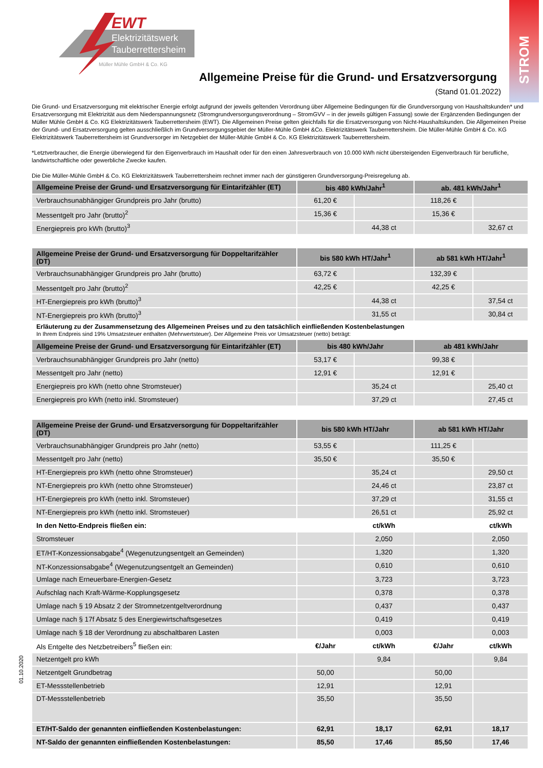STROM
EWT
Elektrizitätswerk
Tauberrettersheim
Müller Mühle GmbH & Co. KG
Allgemeine Preise für die Grund- und Ersatzversorgung
(Stand 01.01.2022)
Die Grund- und Ersatzversorgung mit elektrischer Energie erfolgt aufgrund der jeweils geltenden Verordnung über Allgemeine Bedingungen für die Grundversorgung von Haushaltskunden* und Ersatzversorgung mit Elektrizität aus dem Niederspannungsnetz (Stromgrundversorgungsverordnung – StromGVV – in der jeweils gültigen Fassung) sowie der Ergänzenden Bedingungen der Müller Mühle GmbH & Co. KG Elektrizitätswerk Tauberrettersheim (EWT). Die Allgemeinen Preise gelten gleichfalls für die Ersatzversorgung von Nicht-Haushaltskunden. Die Allgemeinen Preise der Grund- und Ersatzversorgung gelten ausschließlich im Grundversorgungsgebiet der Müller-Mühle GmbH &Co. Elektrizitätswerk Tauberrettersheim. Die Müller-Mühle GmbH & Co. KG Elektrizitätswerk Tauberrettersheim ist Grundversorger im Netzgebiet der Müller-Mühle GmbH & Co. KG Elektrizitätswerk Tauberrettersheim.
*Letztverbraucher, die Energie überwiegend für den Eigenverbrauch im Haushalt oder für den einen Jahresverbrauch von 10.000 kWh nicht übersteigenden Eigenverbrauch für berufliche, landwirtschaftliche oder gewerbliche Zwecke kaufen.
Die Die Müller-Mühle GmbH & Co. KG Elektrizitätswerk Tauberrettersheim rechnet immer nach der günstigeren Grundversorgung-Preisregelung ab.
| Allgemeine Preise der Grund- und Ersatzversorgung für Eintarifzähler (ET) | bis 480 kWh/Jahr<sup>1</sup> | | ab. 481 kWh/Jahr<sup>1</sup> | |
| --- | --- | --- | --- | --- |
| Verbrauchsunabhängiger Grundpreis pro Jahr (brutto) | 61,20 € | | 118,26 € | |
| Messentgelt pro Jahr (brutto)<sup>2</sup> | 15,36 € | | 15,36 € | |
| Energiepreis pro kWh (brutto)<sup>3</sup> | | 44,38 ct | | 32,67 ct |
| Allgemeine Preise der Grund- und Ersatzversorgung für Doppeltarifzähler (DT) | bis 580 kWh HT/Jahr<sup>1</sup> | | ab 581 kWh HT/Jahr<sup>1</sup> | |
| Verbrauchsunabhängiger Grundpreis pro Jahr (brutto) | 63,72 € | | 132,39 € | |
| Messentgelt pro Jahr (brutto)<sup>2</sup> | 42,25 € | | 42,25 € | |
| HT-Energiepreis pro kWh (brutto)<sup>3</sup> | | 44,38 ct | | 37,54 ct |
| NT-Energiepreis pro kWh (brutto)<sup>3</sup> | | 31,55 ct | | 30,84 ct |
| Erläuterung zu der Zusammensetzung des Allgemeinen Preises und zu den tatsächlich einfließenden Kostenbelastungen In Ihrem Endpreis sind 19% Umsatzsteuer enthalten (Mehrwertsteuer). Der Allgemeine Preis vor Umsatzsteuer (netto) beträgt: | | | | |
| Allgemeine Preise der Grund- und Ersatzversorgung für Eintarifzähler (ET) | bis 480 kWh/Jahr | | ab 481 kWh/Jahr | |
| Verbrauchsunabhängiger Grundpreis pro Jahr (netto) | 53,17 € | | 99,38 € | |
| Messentgelt pro Jahr (netto) | 12,91 € | | 12,91 € | |
| Energiepreis pro kWh (netto ohne Stromsteuer) | | 35,24 ct | | 25,40 ct |
| Energiepreis pro kWh (netto inkl. Stromsteuer) | | 37,29 ct | | 27,45 ct |
| Allgemeine Preise der Grund- und Ersatzversorgung für Doppeltarifzähler (DT) | bis 580 kWh HT/Jahr | | ab 581 kWh HT/Jahr | |
| Verbrauchsunabhängiger Grundpreis pro Jahr (netto) | 53,55 € | | 111,25 € | |
| Messentgelt pro Jahr (netto) | 35,50 € | | 35,50 € | |
| HT-Energiepreis pro kWh (netto ohne Stromsteuer) | | 35,24 ct | | 29,50 ct |
| NT-Energiepreis pro kWh (netto ohne Stromsteuer) | | 24,46 ct | | 23,87 ct |
| HT-Energiepreis pro kWh (netto inkl. Stromsteuer) | | 37,29 ct | | 31,55 ct |
| NT-Energiepreis pro kWh (netto inkl. Stromsteuer) | | 26,51 ct | | 25,92 ct |
| In den Netto-Endpreis fließen ein: | | ct/kWh | | ct/kWh |
| Stromsteuer | | 2,050 | | 2,050 |
| ET/HT-Konzessionsabgabe<sup>4</sup> (Wegenutzungsentgelt an Gemeinden) | | 1,320 | | 1,320 |
| NT-Konzessionsabgabe<sup>4</sup> (Wegenutzungsentgelt an Gemeinden) | | 0,610 | | 0,610 |
| Umlage nach Erneuerbare-Energien-Gesetz | | 3,723 | | 3,723 |
| Aufschlag nach Kraft-Wärme-Kopplungsgesetz | | 0,378 | | 0,378 |
| Umlage nach § 19 Absatz 2 der Stromnetzentgeltverordnung | | 0,437 | | 0,437 |
| Umlage nach § 17f Absatz 5 des Energiewirtschaftsgesetzes | | 0,419 | | 0,419 |
| Umlage nach § 18 der Verordnung zu abschaltbaren Lasten | | 0,003 | | 0,003 |
| Als Entgelte des Netzbetreibers<sup>5</sup> fließen ein: | €/Jahr | ct/kWh | €/Jahr | ct/kWh |
| Netzentgelt pro kWh | | 9,84 | | 9,84 |
| Netzentgelt Grundbetrag | 50,00 | | 50,00 | |
| ET-Messstellenbetrieb | 12,91 | | 12,91 | |
| DT-Messstellenbetrieb | 35,50 | | 35,50 | |
| ET/HT-Saldo der genannten einfließenden Kostenbelastungen: | 62,91 | 18,17 | 62,91 | 18,17 |
| NT-Saldo der genannten einfließenden Kostenbelastungen: | 85,50 | 17,46 | 85,50 | 17,46 |
01.10.2020